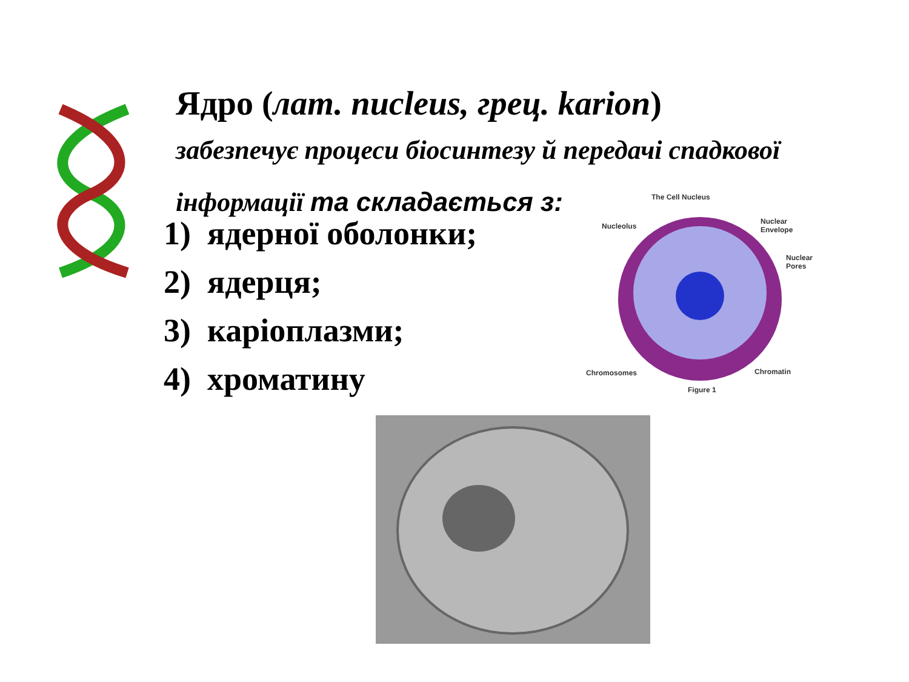Ядро (лат. nucleus, грец. karion)
забезпечує процеси біосинтезу й передачі спадкової інформації та складається з:
1) ядерної оболонки;
2) ядерця;
3) каріоплазми;
4) хроматину
The Cell Nucleus
Nucleolus
Nuclear
Envelope
Nuclear
Pores
Chromosomes Chromatin
Figure 1